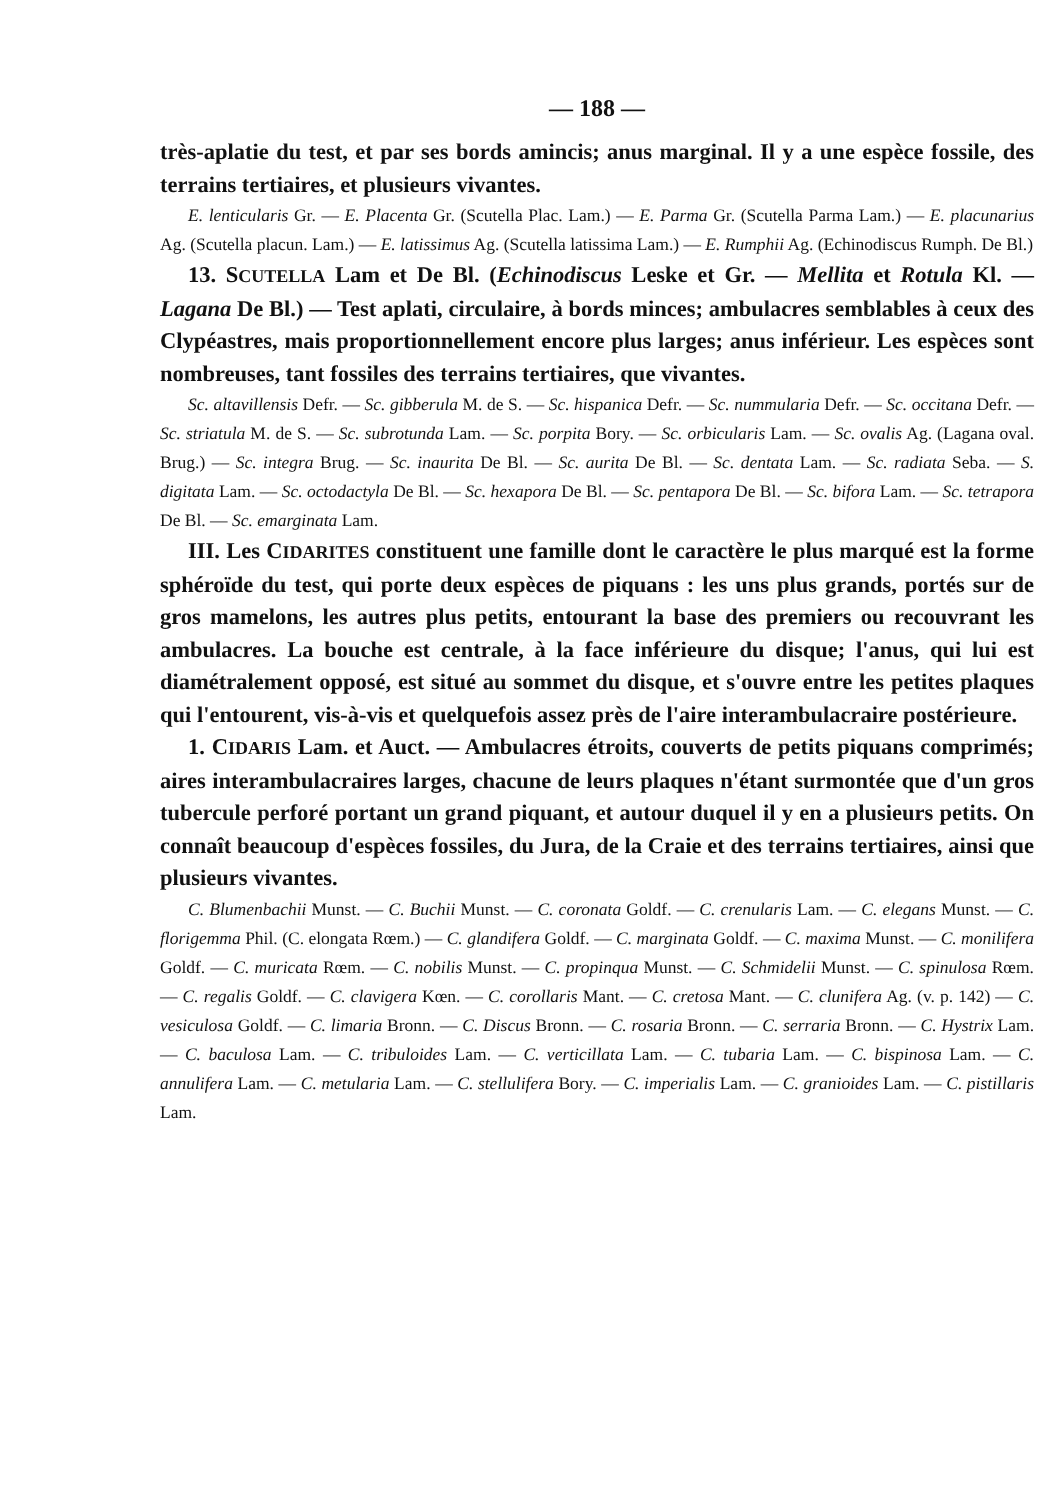— 188 —
très-aplatie du test, et par ses bords amincis; anus marginal. Il y a une espèce fossile, des terrains tertiaires, et plusieurs vivantes.
E. lenticularis Gr. — E. Placenta Gr. (Scutella Plac. Lam.) — E. Parma Gr. (Scutella Parma Lam.) — E. placunarius Ag. (Scutella placun. Lam.) — E. latissimus Ag. (Scutella latissima Lam.) — E. Rumphii Ag. (Echinodiscus Rumph. De Bl.)
13. SCUTELLA Lam et De Bl. (Echinodiscus Leske et Gr. — Mellita et Rotula Kl. — Lagana De Bl.) — Test aplati, circulaire, à bords minces; ambulacres semblables à ceux des Clypéastres, mais proportionnellement encore plus larges; anus inférieur. Les espèces sont nombreuses, tant fossiles des terrains tertiaires, que vivantes.
Sc. altavillensis Defr. — Sc. gibberula M. de S. — Sc. hispanica Defr. — Sc. nummularia Defr. — Sc. occitana Defr. — Sc. striatula M. de S. — Sc. subrotunda Lam. — Sc. porpita Bory. — Sc. orbicularis Lam. — Sc. ovalis Ag. (Lagana oval. Brug.) — Sc. integra Brug. — Sc. inaurita De Bl. — Sc. aurita De Bl. — Sc. dentata Lam. — Sc. radiata Seba. — S. digitata Lam. — Sc. octodactyla De Bl. — Sc. hexapora De Bl. — Sc. pentapora De Bl. — Sc. bifora Lam. — Sc. tetrapora De Bl. — Sc. emarginata Lam.
III. Les CIDARITES constituent une famille dont le caractère le plus marqué est la forme sphéroïde du test, qui porte deux espèces de piquans : les uns plus grands, portés sur de gros mamelons, les autres plus petits, entourant la base des premiers ou recouvrant les ambulacres. La bouche est centrale, à la face inférieure du disque; l'anus, qui lui est diamétralement opposé, est situé au sommet du disque, et s'ouvre entre les petites plaques qui l'entourent, vis-à-vis et quelquefois assez près de l'aire interambulacraire postérieure.
1. CIDARIS Lam. et Auct. — Ambulacres étroits, couverts de petits piquans comprimés; aires interambulacraires larges, chacune de leurs plaques n'étant surmontée que d'un gros tubercule perforé portant un grand piquant, et autour duquel il y en a plusieurs petits. On connaît beaucoup d'espèces fossiles, du Jura, de la Craie et des terrains tertiaires, ainsi que plusieurs vivantes.
C. Blumenbachii Munst. — C. Buchii Munst. — C. coronata Goldf. — C. crenularis Lam. — C. elegans Munst. — C. florigemma Phil. (C. elongata Rœm.) — C. glandifera Goldf. — C. marginata Goldf. — C. maxima Munst. — C. monilifera Goldf. — C. muricata Rœm. — C. nobilis Munst. — C. propinqua Munst. — C. Schmidelii Munst. — C. spinulosa Rœm. — C. regalis Goldf. — C. clavigera Kœn. — C. corollaris Mant. — C. cretosa Mant. — C. clunifera Ag. (v. p. 142) — C. vesiculosa Goldf. — C. limaria Bronn. — C. Discus Bronn. — C. rosaria Bronn. — C. serraria Bronn. — C. Hystrix Lam. — C. baculosa Lam. — C. tribuloides Lam. — C. verticillata Lam. — C. tubaria Lam. — C. bispinosa Lam. — C. annulifera Lam. — C. metularia Lam. — C. stellulifera Bory. — C. imperialis Lam. — C. granioides Lam. — C. pistillaris Lam.